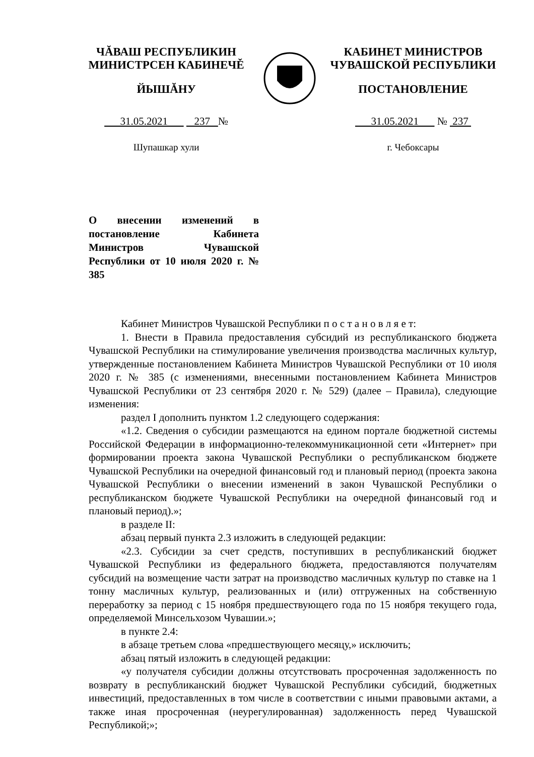ЧĂВАШ РЕСПУБЛИКИН
МИНИСТРСЕН КАБИНЕЧĚ
ЙЫШĂНУ
31.05.2021 237 №
Шупашкар хули
КАБИНЕТ МИНИСТРОВ
ЧУВАШСКОЙ РЕСПУБЛИКИ
ПОСТАНОВЛЕНИЕ
31.05.2021 № 237
г. Чебоксары
О внесении изменений в постановление Кабинета Министров Чувашской Республики от 10 июля 2020 г. № 385
Кабинет Министров Чувашской Республики п о с т а н о в л я е т:
1. Внести в Правила предоставления субсидий из республиканского бюджета Чувашской Республики на стимулирование увеличения производства масличных культур, утвержденные постановлением Кабинета Министров Чувашской Республики от 10 июля 2020 г. № 385 (с изменениями, внесенными постановлением Кабинета Министров Чувашской Республики от 23 сентября 2020 г. № 529) (далее – Правила), следующие изменения:
раздел I дополнить пунктом 1.2 следующего содержания:
«1.2. Сведения о субсидии размещаются на едином портале бюджетной системы Российской Федерации в информационно-телекоммуникационной сети «Интернет» при формировании проекта закона Чувашской Республики о республиканском бюджете Чувашской Республики на очередной финансовый год и плановый период (проекта закона Чувашской Республики о внесении изменений в закон Чувашской Республики о республиканском бюджете Чувашской Республики на очередной финансовый год и плановый период).»;
в разделе II:
абзац первый пункта 2.3 изложить в следующей редакции:
«2.3. Субсидии за счет средств, поступивших в республиканский бюджет Чувашской Республики из федерального бюджета, предоставляются получателям субсидий на возмещение части затрат на производство масличных культур по ставке на 1 тонну масличных культур, реализованных и (или) отгруженных на собственную переработку за период с 15 ноября предшествующего года по 15 ноября текущего года, определяемой Минсельхозом Чувашии.»;
в пункте 2.4:
в абзаце третьем слова «предшествующего месяцу,» исключить;
абзац пятый изложить в следующей редакции:
«у получателя субсидии должны отсутствовать просроченная задолженность по возврату в республиканский бюджет Чувашской Республики субсидий, бюджетных инвестиций, предоставленных в том числе в соответствии с иными правовыми актами, а также иная просроченная (неурегулированная) задолженность перед Чувашской Республикой;»;